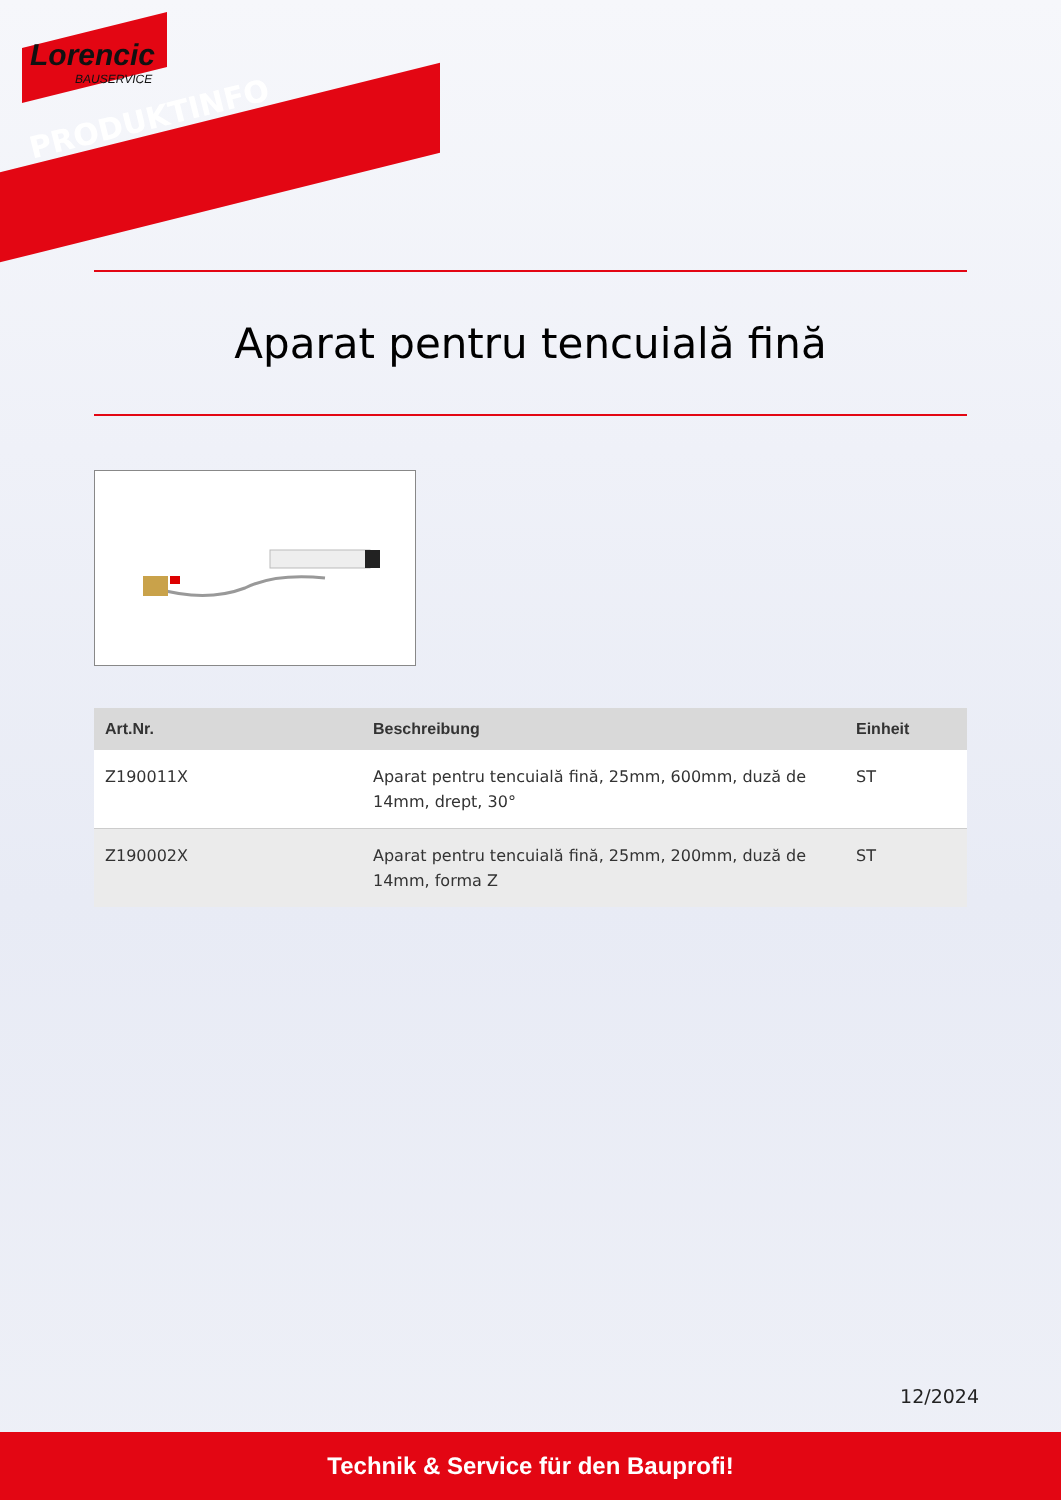Lorencic
BAUSERVICE
PRODUKTINFO
Aparat pentru tencuială fină
| Art.Nr. | Beschreibung | Einheit |
| --- | --- | --- |
| Z190011X | Aparat pentru tencuială fină, 25mm, 600mm, duză de 14mm, drept, 30° | ST |
| Z190002X | Aparat pentru tencuială fină, 25mm, 200mm, duză de 14mm, forma Z | ST |
12/2024
Technik & Service für den Bauprofi!